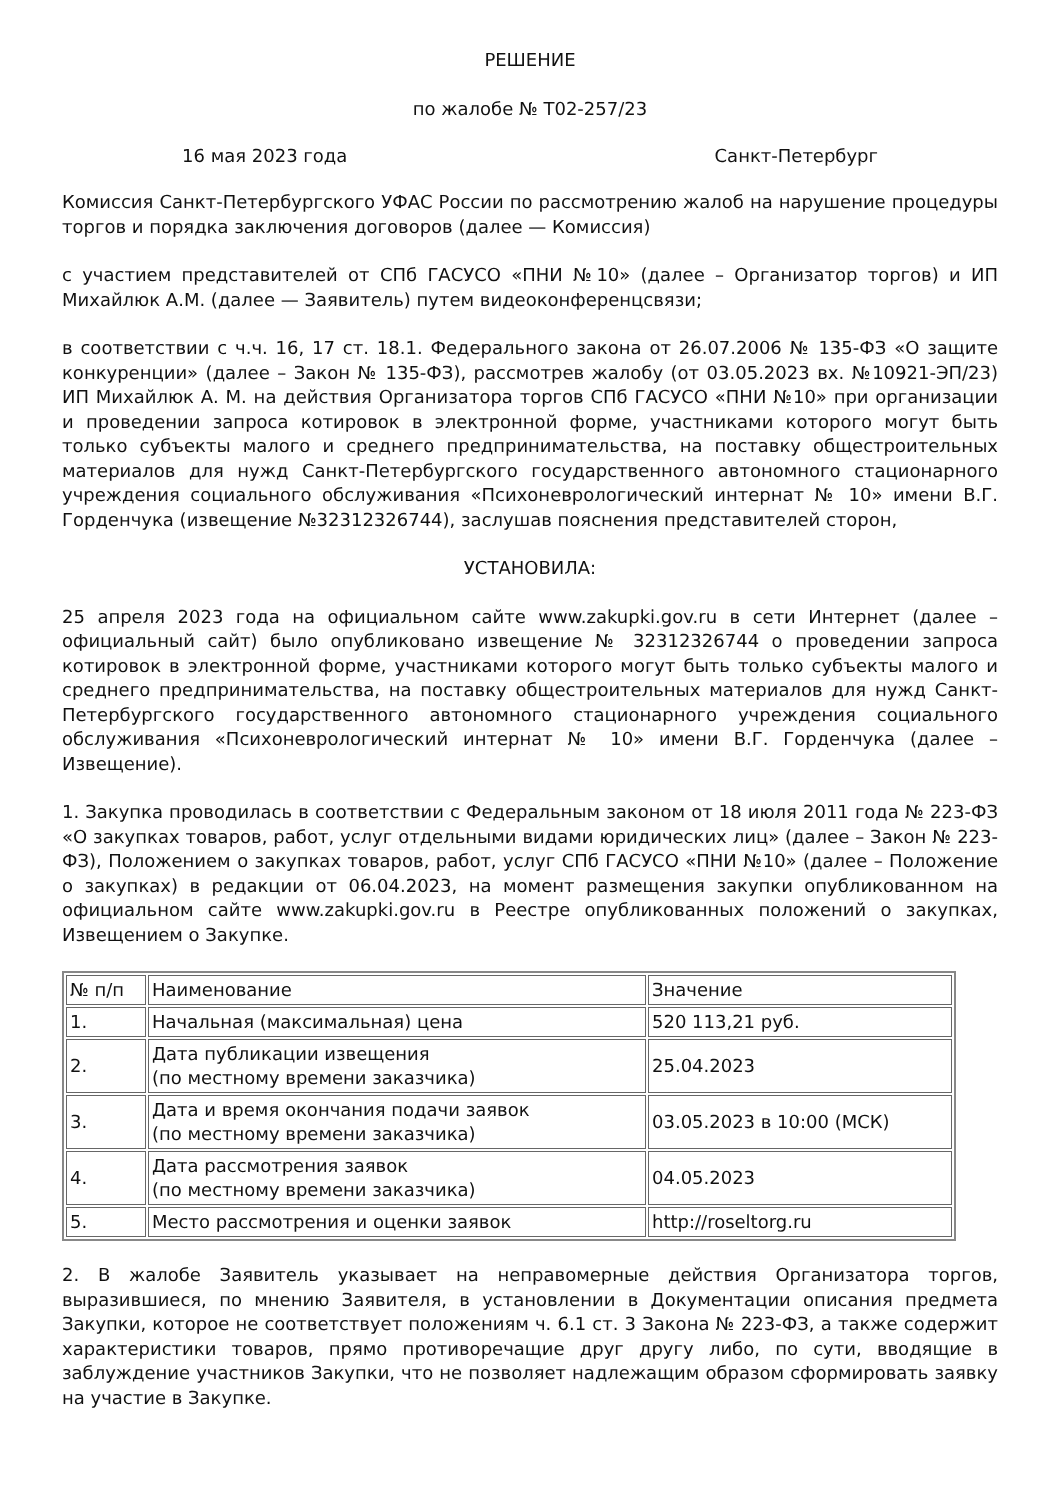РЕШЕНИЕ
по жалобе № Т02-257/23
16 мая 2023 года Санкт-Петербург
Комиссия Санкт-Петербургского УФАС России по рассмотрению жалоб на нарушение процедуры торгов и порядка заключения договоров (далее — Комиссия)
с участием представителей от СПб ГАСУСО «ПНИ №10» (далее – Организатор торгов) и ИП Михайлюк А.М. (далее — Заявитель) путем видеоконференцсвязи;
в соответствии с ч.ч. 16, 17 ст. 18.1. Федерального закона от 26.07.2006 № 135-ФЗ «О защите конкуренции» (далее – Закон № 135-ФЗ), рассмотрев жалобу (от 03.05.2023 вх. №10921-ЭП/23) ИП Михайлюк А. М. на действия Организатора торгов СПб ГАСУСО «ПНИ №10» при организации и проведении запроса котировок в электронной форме, участниками которого могут быть только субъекты малого и среднего предпринимательства, на поставку общестроительных материалов для нужд Санкт-Петербургского государственного автономного стационарного учреждения социального обслуживания «Психоневрологический интернат № 10» имени В.Г. Горденчука (извещение №32312326744), заслушав пояснения представителей сторон,
УСТАНОВИЛА:
25 апреля 2023 года на официальном сайте www.zakupki.gov.ru в сети Интернет (далее – официальный сайт) было опубликовано извещение № 32312326744 о проведении запроса котировок в электронной форме, участниками которого могут быть только субъекты малого и среднего предпринимательства, на поставку общестроительных материалов для нужд Санкт-Петербургского государственного автономного стационарного учреждения социального обслуживания «Психоневрологический интернат № 10» имени В.Г. Горденчука (далее – Извещение).
1. Закупка проводилась в соответствии с Федеральным законом от 18 июля 2011 года № 223-ФЗ «О закупках товаров, работ, услуг отдельными видами юридических лиц» (далее – Закон № 223-ФЗ), Положением о закупках товаров, работ, услуг СПб ГАСУСО «ПНИ №10» (далее – Положение о закупках) в редакции от 06.04.2023, на момент размещения закупки опубликованном на официальном сайте www.zakupki.gov.ru в Реестре опубликованных положений о закупках, Извещением о Закупке.
| № п/п | Наименование | Значение |
| --- | --- | --- |
| 1. | Начальная (максимальная) цена | 520 113,21 руб. |
| 2. | Дата публикации извещения (по местному времени заказчика) | 25.04.2023 |
| 3. | Дата и время окончания подачи заявок (по местному времени заказчика) | 03.05.2023 в 10:00 (МСК) |
| 4. | Дата рассмотрения заявок (по местному времени заказчика) | 04.05.2023 |
| 5. | Место рассмотрения и оценки заявок | http://roseltorg.ru |
2. В жалобе Заявитель указывает на неправомерные действия Организатора торгов, выразившиеся, по мнению Заявителя, в установлении в Документации описания предмета Закупки, которое не соответствует положениям ч. 6.1 ст. 3 Закона № 223-ФЗ, а также содержит характеристики товаров, прямо противоречащие друг другу либо, по сути, вводящие в заблуждение участников Закупки, что не позволяет надлежащим образом сформировать заявку на участие в Закупке.